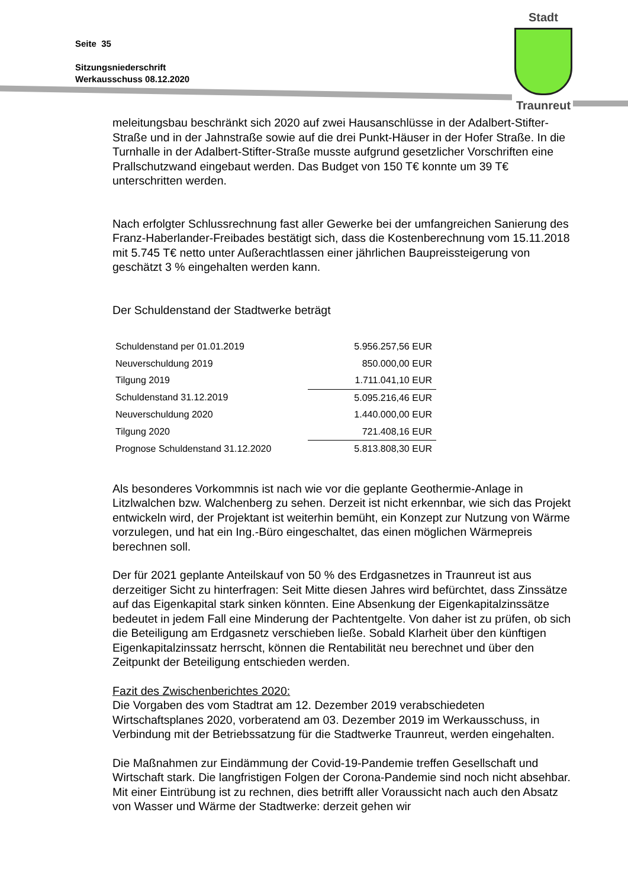Seite 35
Sitzungsniederschrift
Werkausschuss 08.12.2020
Stadt
Traunreut
meleitungsbau beschränkt sich 2020 auf zwei Hausanschlüsse in der Adalbert-Stifter-Straße und in der Jahnstraße sowie auf die drei Punkt-Häuser in der Hofer Straße. In die Turnhalle in der Adalbert-Stifter-Straße musste aufgrund gesetzlicher Vorschriften eine Prallschutzwand eingebaut werden. Das Budget von 150 T€ konnte um 39 T€ unterschritten werden.
Nach erfolgter Schlussrechnung fast aller Gewerke bei der umfangreichen Sanierung des Franz-Haberlander-Freibades bestätigt sich, dass die Kostenberechnung vom 15.11.2018 mit 5.745 T€ netto unter Außerachtlassen einer jährlichen Baupreissteigerung von geschätzt 3 % eingehalten werden kann.
Der Schuldenstand der Stadtwerke beträgt
| Schuldenstand per 01.01.2019 | 5.956.257,56 EUR |
| Neuverschuldung 2019 | 850.000,00 EUR |
| Tilgung 2019 | 1.711.041,10 EUR |
| Schuldenstand 31.12.2019 | 5.095.216,46 EUR |
| Neuverschuldung 2020 | 1.440.000,00 EUR |
| Tilgung 2020 | 721.408,16 EUR |
| Prognose Schuldenstand 31.12.2020 | 5.813.808,30 EUR |
Als besonderes Vorkommnis ist nach wie vor die geplante Geothermie-Anlage in Litzlwalchen bzw. Walchenberg zu sehen. Derzeit ist nicht erkennbar, wie sich das Projekt entwickeln wird, der Projektant ist weiterhin bemüht, ein Konzept zur Nutzung von Wärme vorzulegen, und hat ein Ing.-Büro eingeschaltet, das einen möglichen Wärmepreis berechnen soll.
Der für 2021 geplante Anteilskauf von 50 % des Erdgasnetzes in Traunreut ist aus derzeitiger Sicht zu hinterfragen: Seit Mitte diesen Jahres wird befürchtet, dass Zinssätze auf das Eigenkapital stark sinken könnten. Eine Absenkung der Eigenkapitalzinssätze bedeutet in jedem Fall eine Minderung der Pachtentgelte. Von daher ist zu prüfen, ob sich die Beteiligung am Erdgasnetz verschieben ließe. Sobald Klarheit über den künftigen Eigenkapitalzinssatz herrscht, können die Rentabilität neu berechnet und über den Zeitpunkt der Beteiligung entschieden werden.
Fazit des Zwischenberichtes 2020:
Die Vorgaben des vom Stadtrat am 12. Dezember 2019 verabschiedeten Wirtschaftsplanes 2020, vorberatend am 03. Dezember 2019 im Werkausschuss, in Verbindung mit der Betriebssatzung für die Stadtwerke Traunreut, werden eingehalten.
Die Maßnahmen zur Eindämmung der Covid-19-Pandemie treffen Gesellschaft und Wirtschaft stark. Die langfristigen Folgen der Corona-Pandemie sind noch nicht absehbar. Mit einer Eintrübung ist zu rechnen, dies betrifft aller Voraussicht nach auch den Absatz von Wasser und Wärme der Stadtwerke: derzeit gehen wir